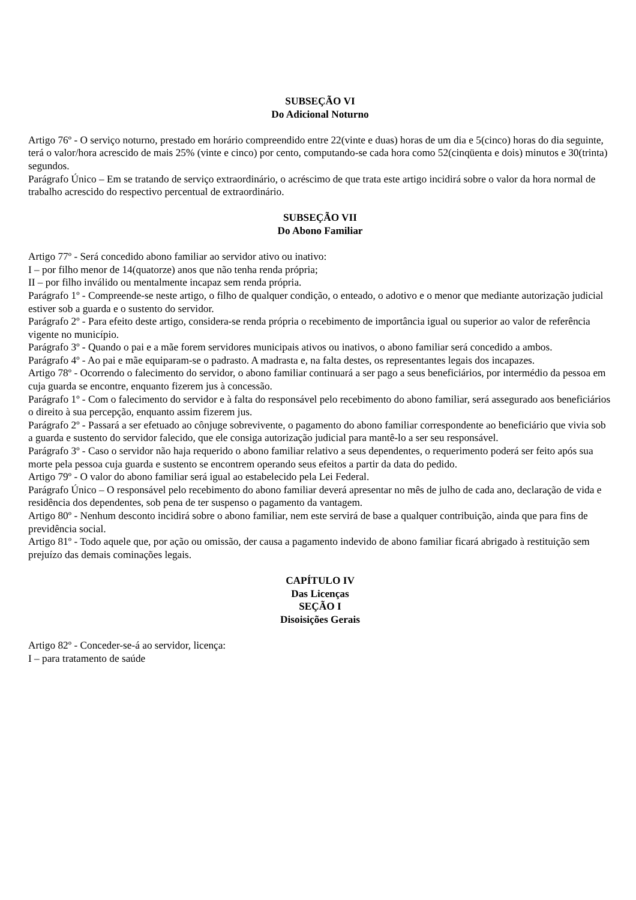SUBSEÇÃO VI
Do Adicional Noturno
Artigo 76º - O serviço noturno, prestado em horário compreendido entre 22(vinte e duas) horas de um dia e 5(cinco) horas do dia seguinte, terá o valor/hora acrescido de mais 25% (vinte e cinco) por cento, computando-se cada hora como 52(cinqüenta e dois) minutos e 30(trinta) segundos.
Parágrafo Único – Em se tratando de serviço extraordinário, o acréscimo de que trata este artigo incidirá sobre o valor da hora normal de trabalho acrescido do respectivo percentual de extraordinário.
SUBSEÇÃO VII
Do Abono Familiar
Artigo 77º - Será concedido abono familiar ao servidor ativo ou inativo:
I – por filho menor de 14(quatorze) anos que não tenha renda própria;
II – por filho inválido ou mentalmente incapaz sem renda própria.
Parágrafo 1º - Compreende-se neste artigo, o filho de qualquer condição, o enteado, o adotivo e o menor que mediante autorização judicial estiver sob a guarda e o sustento do servidor.
Parágrafo 2º - Para efeito deste artigo, considera-se renda própria o recebimento de importância igual ou superior ao valor de referência vigente no município.
Parágrafo 3º - Quando o pai e a mãe forem servidores municipais ativos ou inativos, o abono familiar será concedido a ambos.
Parágrafo 4º - Ao pai e mãe equiparam-se o padrasto. A madrasta e, na falta destes, os representantes legais dos incapazes.
Artigo 78º - Ocorrendo o falecimento do servidor, o abono familiar continuará a ser pago a seus beneficiários, por intermédio da pessoa em cuja guarda se encontre, enquanto fizerem jus à concessão.
Parágrafo 1º - Com o falecimento do servidor e à falta do responsável pelo recebimento do abono familiar, será assegurado aos beneficiários o direito à sua percepção, enquanto assim fizerem jus.
Parágrafo 2º - Passará a ser efetuado ao cônjuge sobrevivente, o pagamento do abono familiar correspondente ao beneficiário que vivia sob a guarda e sustento do servidor falecido, que ele consiga autorização judicial para mantê-lo a ser seu responsável.
Parágrafo 3º - Caso o servidor não haja requerido o abono familiar relativo a seus dependentes, o requerimento poderá ser feito após sua morte pela pessoa cuja guarda e sustento se encontrem operando seus efeitos a partir da data do pedido.
Artigo 79º - O valor do abono familiar será igual ao estabelecido pela Lei Federal.
Parágrafo Único – O responsável pelo recebimento do abono familiar deverá apresentar no mês de julho de cada ano, declaração de vida e residência dos dependentes, sob pena de ter suspenso o pagamento da vantagem.
Artigo 80º - Nenhum desconto incidirá sobre o abono familiar, nem este servirá de base a qualquer contribuição, ainda que para fins de previdência social.
Artigo 81º - Todo aquele que, por ação ou omissão, der causa a pagamento indevido de abono familiar ficará abrigado à restituição sem prejuízo das demais cominações legais.
CAPÍTULO IV
Das Licenças
SEÇÃO I
Disoisições Gerais
Artigo 82º - Conceder-se-á ao servidor, licença:
I – para tratamento de saúde